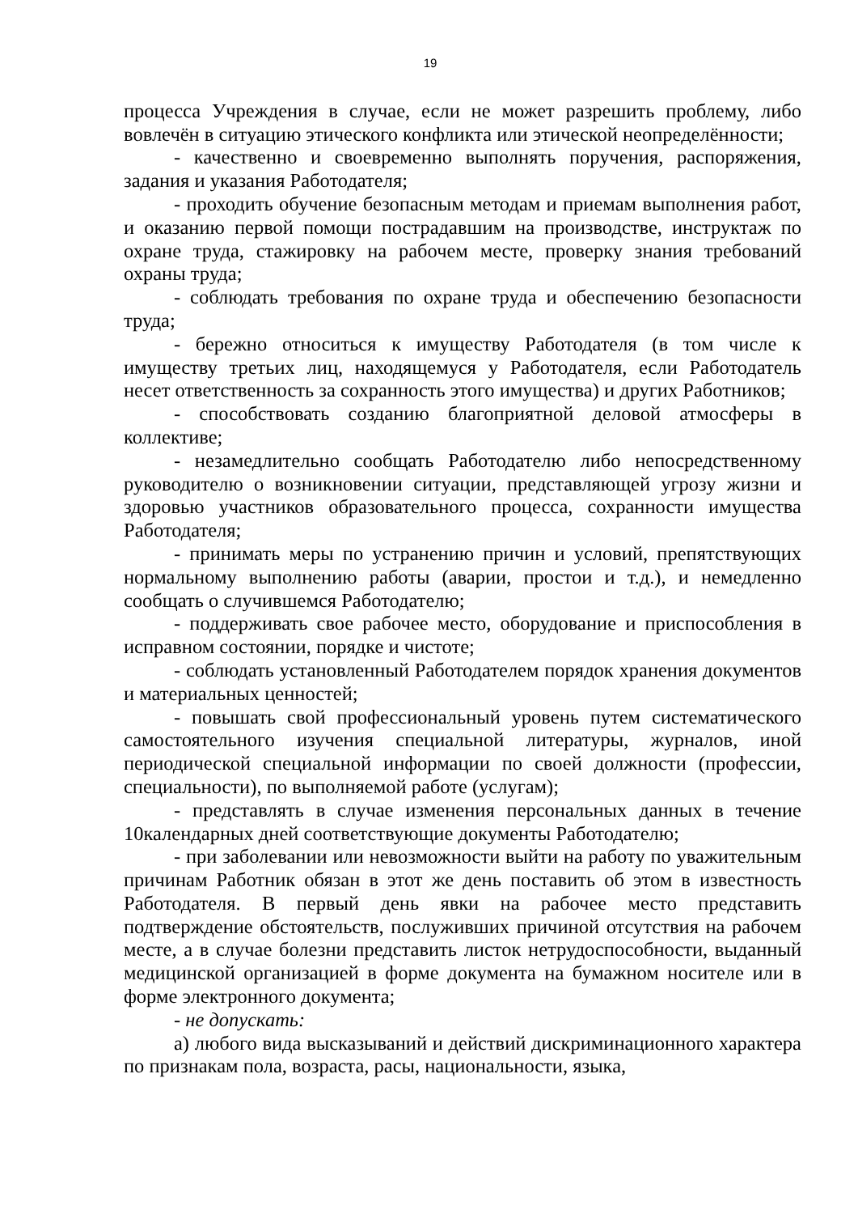19
процесса Учреждения в случае, если не может разрешить проблему, либо вовлечён в ситуацию этического конфликта или этической неопределённости;
- качественно и своевременно выполнять поручения, распоряжения, задания и указания Работодателя;
- проходить обучение безопасным методам и приемам выполнения работ, и оказанию первой помощи пострадавшим на производстве, инструктаж по охране труда, стажировку на рабочем месте, проверку знания требований охраны труда;
- соблюдать требования по охране труда и обеспечению безопасности труда;
- бережно относиться к имуществу Работодателя (в том числе к имуществу третьих лиц, находящемуся у Работодателя, если Работодатель несет ответственность за сохранность этого имущества) и других Работников;
- способствовать созданию благоприятной деловой атмосферы в коллективе;
- незамедлительно сообщать Работодателю либо непосредственному руководителю о возникновении ситуации, представляющей угрозу жизни и здоровью участников образовательного процесса, сохранности имущества Работодателя;
- принимать меры по устранению причин и условий, препятствующих нормальному выполнению работы (аварии, простои и т.д.), и немедленно сообщать о случившемся Работодателю;
- поддерживать свое рабочее место, оборудование и приспособления в исправном состоянии, порядке и чистоте;
- соблюдать установленный Работодателем порядок хранения документов и материальных ценностей;
- повышать свой профессиональный уровень путем систематического самостоятельного изучения специальной литературы, журналов, иной периодической специальной информации по своей должности (профессии, специальности), по выполняемой работе (услугам);
- представлять в случае изменения персональных данных в течение 10календарных дней соответствующие документы Работодателю;
- при заболевании или невозможности выйти на работу по уважительным причинам Работник обязан в этот же день поставить об этом в известность Работодателя. В первый день явки на рабочее место представить подтверждение обстоятельств, послуживших причиной отсутствия на рабочем месте, а в случае болезни представить листок нетрудоспособности, выданный медицинской организацией в форме документа на бумажном носителе или в форме электронного документа;
- не допускать:
а) любого вида высказываний и действий дискриминационного характера по признакам пола, возраста, расы, национальности, языка,